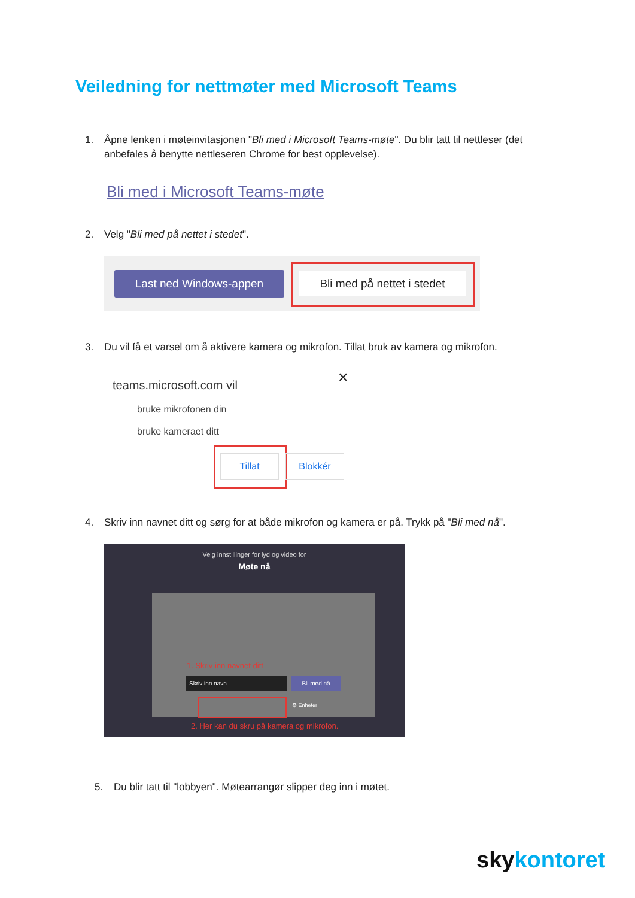Veiledning for nettmøter med Microsoft Teams
1. Åpne lenken i møteinvitasjonen "Bli med i Microsoft Teams-møte". Du blir tatt til nettleser (det
anbefales å benytte nettleseren Chrome for best opplevelse).
Bli med i Microsoft Teams-møte
2. Velg "Bli med på nettet i stedet".
Last ned Windows-appen
Bli med på nettet i stedet
3. Du vil få et varsel om å aktivere kamera og mikrofon. Tillat bruk av kamera og mikrofon.
teams.microsoft.com vil ✕
bruke mikrofonen din
bruke kameraet ditt
Tillat Blokkér
4. Skriv inn navnet ditt og sørg for at både mikrofon og kamera er på. Trykk på "Bli med nå".
Velg innstillinger for lyd og video for
Møte nå
1. Skriv inn navnet ditt
Skriv inn navn Bli med nå
⚙ Enheter
2. Her kan du skru på kamera og mikrofon.
5. Du blir tatt til "lobbyen". Møtearrangør slipper deg inn i møtet.
sky kontoret